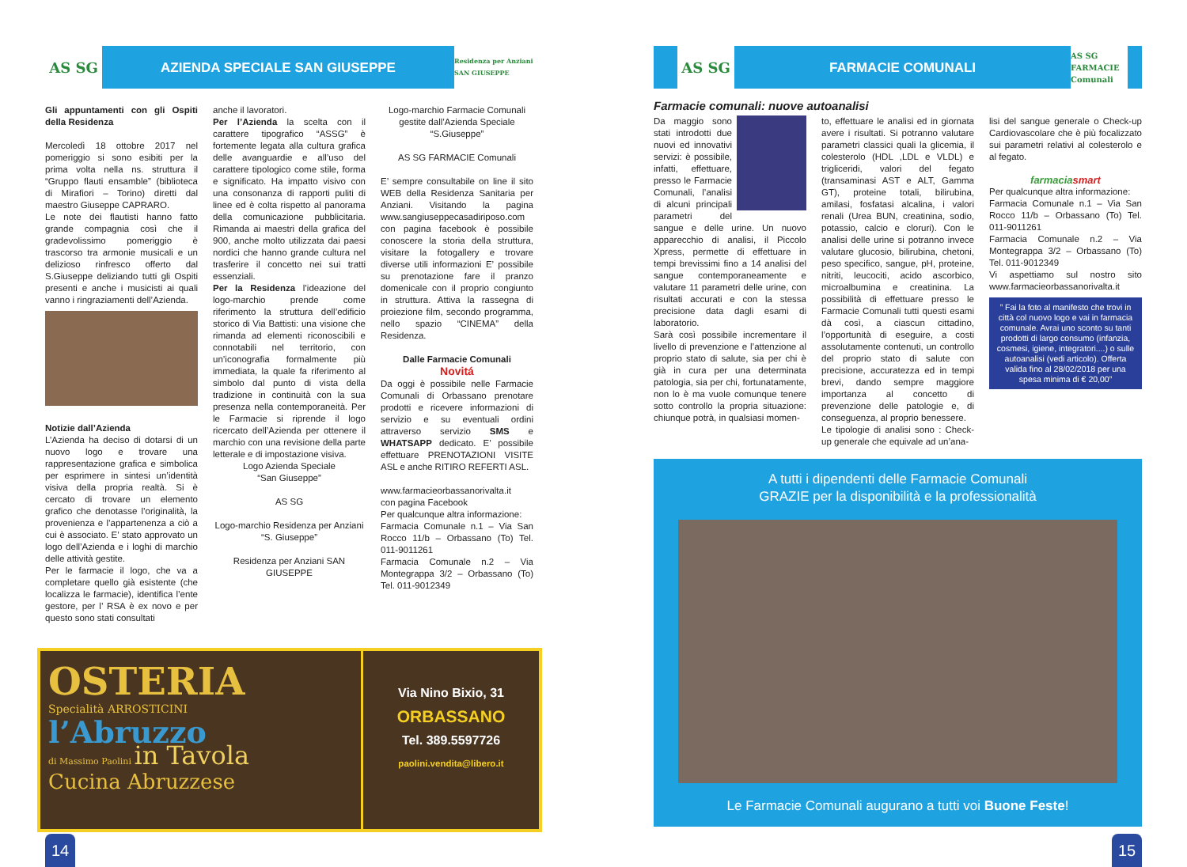AS SG
AZIENDA SPECIALE SAN GIUSEPPE
Residenza per Anziani SAN GIUSEPPE
Gli appuntamenti con gli Ospiti della Residenza
Mercoledì 18 ottobre 2017 nel pomeriggio si sono esibiti per la prima volta nella ns. struttura il “Gruppo flauti ensamble” (biblioteca di Mirafiori – Torino) diretti dal maestro Giuseppe CAPRARO.
Le note dei flautisti hanno fatto grande compagnia così che il gradevolissimo pomeriggio è trascorso tra armonie musicali e un delizioso rinfresco offerto dal S.Giuseppe deliziando tutti gli Ospiti presenti e anche i musicisti ai quali vanno i ringraziamenti dell’Azienda.
Notizie dall’Azienda
L’Azienda ha deciso di dotarsi di un nuovo logo e trovare una rappresentazione grafica e simbolica per esprimere in sintesi un’identità visiva della propria realtà. Si è cercato di trovare un elemento grafico che denotasse l’originalità, la provenienza e l’appartenenza a ciò a cui è associato. E’ stato approvato un logo dell’Azienda e i loghi di marchio delle attività gestite.
Per le farmacie il logo, che va a completare quello già esistente (che localizza le farmacie), identifica l’ente gestore, per l’ RSA è ex novo e per questo sono stati consultati
anche il lavoratori.
Per l’Azienda la scelta con il carattere tipografico “ASSG” è fortemente legata alla cultura grafica delle avanguardie e all’uso del carattere tipologico come stile, forma e significato. Ha impatto visivo con una consonanza di rapporti puliti di linee ed è colta rispetto al panorama della comunicazione pubblicitaria. Rimanda ai maestri della grafica del 900, anche molto utilizzata dai paesi nordici che hanno grande cultura nel trasferire il concetto nei sui tratti essenziali.
Per la Residenza l’ideazione del logo-marchio prende come riferimento la struttura dell’edificio storico di Via Battisti: una visione che rimanda ad elementi riconoscibili e connotabili nel territorio, con un’iconografia formalmente più immediata, la quale fa riferimento al simbolo dal punto di vista della tradizione in continuità con la sua presenza nella contemporaneità. Per le Farmacie si riprende il logo ricercato dell’Azienda per ottenere il marchio con una revisione della parte letterale e di impostazione visiva.
Logo Azienda Speciale
“San Giuseppe”
AS SG
Logo-marchio Residenza per Anziani “S. Giuseppe”
Residenza per Anziani SAN GIUSEPPE
Logo-marchio Farmacie Comunali gestite dall’Azienda Speciale “S.Giuseppe”
AS SG FARMACIE Comunali
E’ sempre consultabile on line il sito WEB della Residenza Sanitaria per Anziani. Visitando la pagina www.sangiuseppecasadiriposo.com con pagina facebook è possibile conoscere la storia della struttura, visitare la fotogallery e trovare diverse utili informazioni E’ possibile su prenotazione fare il pranzo domenicale con il proprio congiunto in struttura. Attiva la rassegna di proiezione film, secondo programma, nello spazio “CINEMA” della Residenza.
Dalle Farmacie Comunali
Novitá
Da oggi è possibile nelle Farmacie Comunali di Orbassano prenotare prodotti e ricevere informazioni di servizio e su eventuali ordini attraverso servizio SMS e WHATSAPP dedicato. E’ possibile effettuare PRENOTAZIONI VISITE ASL e anche RITIRO REFERTI ASL.
www.farmacieorbassanorivalta.it
con pagina Facebook
Per qualcunque altra informazione:
Farmacia Comunale n.1 – Via San Rocco 11/b – Orbassano (To) Tel. 011-9011261
Farmacia Comunale n.2 – Via Montegrappa 3/2 – Orbassano (To) Tel. 011-9012349
OSTERIA
Specialità ARROSTICINI
l’Abruzzo
di Massimo Paolini in Tavola
Cucina Abruzzese
Via Nino Bixio, 31
ORBASSANO
Tel. 389.5597726
paolini.vendita@libero.it
14
AS SG
FARMACIE COMUNALI
AS SG FARMACIE Comunali
Farmacie comunali: nuove autoanalisi
Da maggio sono stati introdotti due nuovi ed innovativi servizi: è possibile, infatti, effettuare, presso le Farmacie Comunali, l’analisi di alcuni principali parametri del sangue e delle urine. Un nuovo apparecchio di analisi, il Piccolo Xpress, permette di effettuare in tempi brevissimi fino a 14 analisi del sangue contemporaneamente e valutare 11 parametri delle urine, con risultati accurati e con la stessa precisione data dagli esami di laboratorio.
Sarà così possibile incrementare il livello di prevenzione e l’attenzione al proprio stato di salute, sia per chi è già in cura per una determinata patologia, sia per chi, fortunatamente, non lo è ma vuole comunque tenere sotto controllo la propria situazione: chiunque potrà, in qualsiasi momen-
to, effettuare le analisi ed in giornata avere i risultati. Si potranno valutare parametri classici quali la glicemia, il colesterolo (HDL ,LDL e VLDL) e trigliceridi, valori del fegato (transaminasi AST e ALT, Gamma GT), proteine totali, bilirubina, amilasi, fosfatasi alcalina, i valori renali (Urea BUN, creatinina, sodio, potassio, calcio e cloruri). Con le analisi delle urine si potranno invece valutare glucosio, bilirubina, chetoni, peso specifico, sangue, pH, proteine, nitriti, leucociti, acido ascorbico, microalbumina e creatinina. La possibilità di effettuare presso le Farmacie Comunali tutti questi esami dà così, a ciascun cittadino, l’opportunità di eseguire, a costi assolutamente contenuti, un controllo del proprio stato di salute con precisione, accuratezza ed in tempi brevi, dando sempre maggiore importanza al concetto di prevenzione delle patologie e, di conseguenza, al proprio benessere.
Le tipologie di analisi sono : Check-up generale che equivale ad un’ana-
lisi del sangue generale o Check-up Cardiovascolare che è più focalizzato sui parametri relativi al colesterolo e al fegato.
farmaciasmart
Per qualcunque altra informazione:
Farmacia Comunale n.1 – Via San Rocco 11/b – Orbassano (To) Tel. 011-9011261
Farmacia Comunale n.2 – Via Montegrappa 3/2 – Orbassano (To) Tel. 011-9012349
Vi aspettiamo sul nostro sito www.farmacieorbassanorivalta.it
” Fai la foto al manifesto che trovi in città col nuovo logo e vai in farmacia comunale. Avrai uno sconto su tanti prodotti di largo consumo (infanzia, cosmesi, igiene, integratori....) o sulle autoanalisi (vedi articolo). Offerta valida fino al 28/02/2018 per una spesa minima di € 20,00”
A tutti i dipendenti delle Farmacie Comunali
GRAZIE per la disponibilità e la professionalità
Le Farmacie Comunali augurano a tutti voi Buone Feste!
15